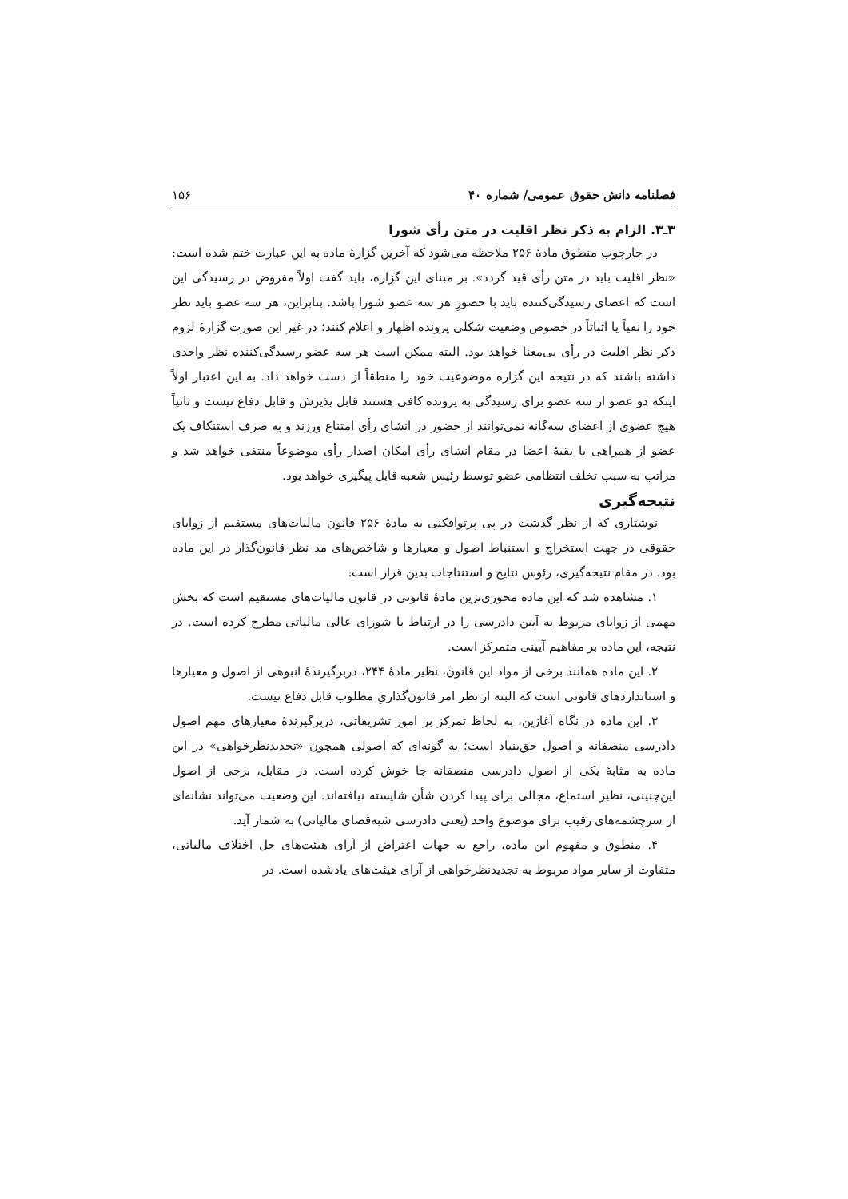فصلنامه دانش حقوق عمومی/ شماره ۴۰ ۱۵۶
۳ـ۳. الزام به ذکر نظر اقلیت در متن رأی شورا
در چارچوب منطوق مادهٔ ۲۵۶ ملاحظه می‌شود که آخرین گزارهٔ ماده به این عبارت ختم شده است: «نظر اقلیت باید در متن رأی قید گردد». بر مبنای این گزاره، باید گفت اولاً مفروض در رسیدگی این است که اعضای رسیدگی‌کننده باید با حضورِ هر سه عضو شورا باشد. بنابراین، هر سه عضو باید نظر خود را نفیاً یا اثباتاً در خصوص وضعیت شکلی پرونده اظهار و اعلام کنند؛ در غیر این صورت گزارهٔ لزوم ذکر نظر اقلیت در رأی بی‌معنا خواهد بود. البته ممکن است هر سه عضو رسیدگی‌کننده نظر واحدی داشته باشند که در نتیجه این گزاره موضوعیت خود را منطقاً از دست خواهد داد. به این اعتبار اولاً اینکه دو عضو از سه عضو برای رسیدگی به پرونده کافی هستند قابل پذیرش و قابل دفاع نیست و ثانیاً هیچ عضوی از اعضای سه‌گانه نمی‌توانند از حضور در انشای رأی امتناع ورزند و به صرف استنکاف یک عضو از همراهی با بقیهٔ اعضا در مقام انشای رأی امکان اصدار رأی موضوعاً منتفی خواهد شد و مراتب به سبب تخلف انتظامی عضو توسط رئیس شعبه قابل پیگیری خواهد بود.
نتیجه‌گیری
نوشتاری که از نظر گذشت در پی پرتوافکنی به مادهٔ ۲۵۶ قانون مالیات‌های مستقیم از زوایای حقوقی در جهت استخراج و استنباط اصول و معیارها و شاخص‌های مد نظر قانون‌گذار در این ماده بود. در مقام نتیجه‌گیری، رئوس نتایج و استنتاجات بدین قرار است:
۱. مشاهده شد که این ماده محوری‌ترین مادهٔ قانونی در قانون مالیات‌های مستقیم است که بخش مهمی از زوایای مربوط به آیین دادرسی را در ارتباط با شورای عالی مالیاتی مطرح کرده است. در نتیجه، این ماده بر مفاهیم آیینی متمرکز است.
۲. این ماده همانند برخی از مواد این قانون، نظیر مادهٔ ۲۴۴، دربرگیرندهٔ انبوهی از اصول و معیارها و استانداردهای قانونی است که البته از نظر امر قانون‌گذاریِ مطلوب قابل دفاع نیست.
۳. این ماده در نگاه آغازین، به لحاظ تمرکز بر امور تشریفاتی، دربرگیرندهٔ معیارهای مهم اصول دادرسی منصفانه و اصول حق‌بنیاد است؛ به گونه‌ای که اصولی همچون «تجدیدنظرخواهی» در این ماده به مثابهٔ یکی از اصول دادرسی منصفانه جا خوش کرده است. در مقابل، برخی از اصول این‌چنینی، نظیر استماع، مجالی برای پیدا کردن شأن شایسته نیافته‌اند. این وضعیت می‌تواند نشانه‌ای از سرچشمه‌های رقیب برای موضوع واحد (یعنی دادرسی شبه‌قضای مالیاتی) به شمار آید.
۴. منطوق و مفهوم این ماده، راجع به جهات اعتراض از آرای هیئت‌های حل اختلاف مالیاتی، متفاوت از سایر مواد مربوط به تجدیدنظرخواهی از آرای هیئت‌های یادشده است. در